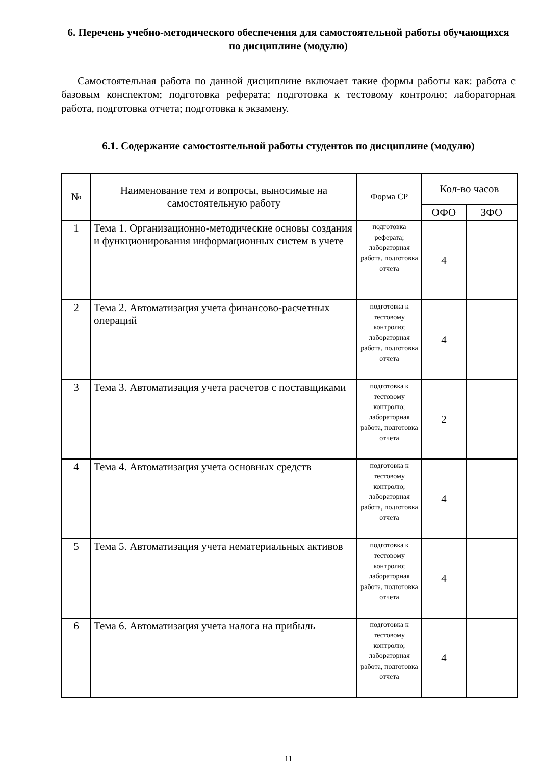6. Перечень учебно-методического обеспечения для самостоятельной работы обучающихся по дисциплине (модулю)
Самостоятельная работа по данной дисциплине включает такие формы работы как: работа с базовым конспектом; подготовка реферата; подготовка к тестовому контролю; лабораторная работа, подготовка отчета; подготовка к экзамену.
6.1. Содержание самостоятельной работы студентов по дисциплине (модулю)
| № | Наименование тем и вопросы, выносимые на самостоятельную работу | Форма СР | Кол-во часов | |
| --- | --- | --- | --- | --- |
| | | | ОФО | ЗФО |
| 1 | Тема 1. Организационно-методические основы создания и функционирования информационных систем в учете | подготовка реферата; лабораторная работа, подготовка отчета | 4 | |
| 2 | Тема 2. Автоматизация учета финансово-расчетных операций | подготовка к тестовому контролю; лабораторная работа, подготовка отчета | 4 | |
| 3 | Тема 3. Автоматизация учета расчетов с поставщиками | подготовка к тестовому контролю; лабораторная работа, подготовка отчета | 2 | |
| 4 | Тема 4. Автоматизация учета основных средств | подготовка к тестовому контролю; лабораторная работа, подготовка отчета | 4 | |
| 5 | Тема 5. Автоматизация учета нематериальных активов | подготовка к тестовому контролю; лабораторная работа, подготовка отчета | 4 | |
| 6 | Тема 6. Автоматизация учета налога на прибыль | подготовка к тестовому контролю; лабораторная работа, подготовка отчета | 4 | |
11